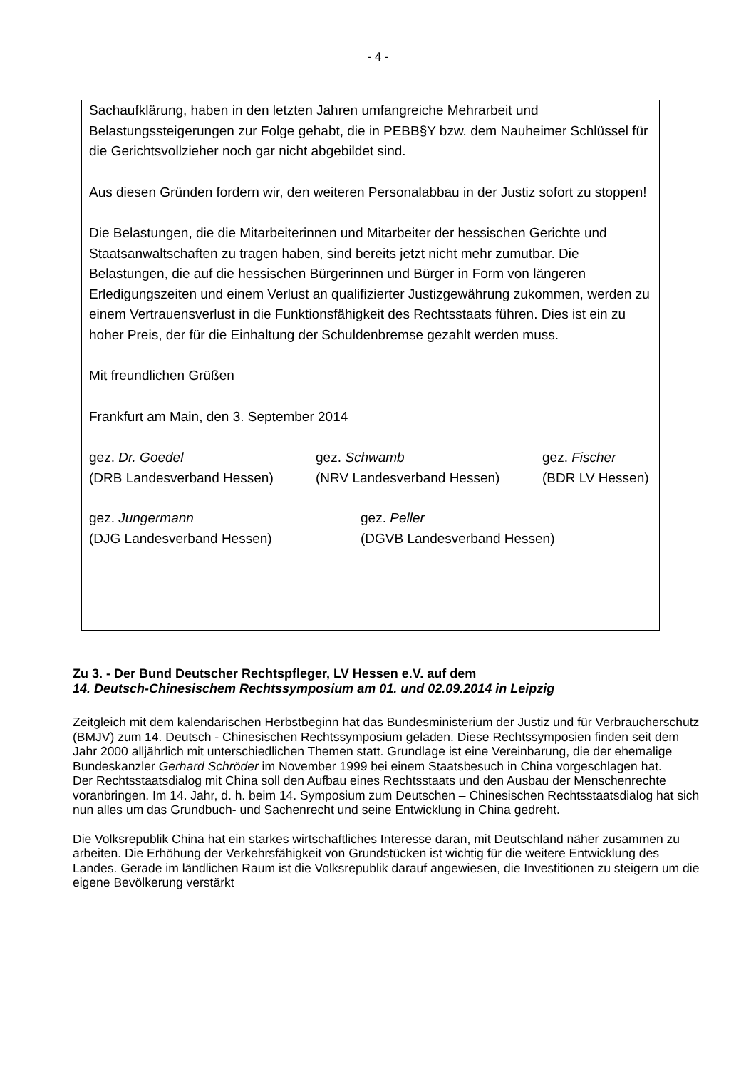- 4 -
Sachaufklärung, haben in den letzten Jahren umfangreiche Mehrarbeit und Belastungssteigerungen zur Folge gehabt, die in PEBB§Y bzw. dem Nauheimer Schlüssel für die Gerichtsvollzieher noch gar nicht abgebildet sind.
Aus diesen Gründen fordern wir, den weiteren Personalabbau in der Justiz sofort zu stoppen!
Die Belastungen, die die Mitarbeiterinnen und Mitarbeiter der hessischen Gerichte und Staatsanwaltschaften zu tragen haben, sind bereits jetzt nicht mehr zumutbar. Die Belastungen, die auf die hessischen Bürgerinnen und Bürger in Form von längeren Erledigungszeiten und einem Verlust an qualifizierter Justizgewährung zukommen, werden zu einem Vertrauensverlust in die Funktionsfähigkeit des Rechtsstaats führen. Dies ist ein zu hoher Preis, der für die Einhaltung der Schuldenbremse gezahlt werden muss.
Mit freundlichen Grüßen
Frankfurt am Main, den 3. September 2014
gez. Dr. Goedel
(DRB Landesverband Hessen)
gez. Schwamb
(NRV Landesverband Hessen)
gez. Fischer
(BDR LV Hessen)
gez. Jungermann
(DJG Landesverband Hessen)
gez. Peller
(DGVB Landesverband Hessen)
Zu 3. - Der Bund Deutscher Rechtspfleger, LV Hessen e.V. auf dem
14. Deutsch-Chinesischem Rechtssymposium am 01. und 02.09.2014 in Leipzig
Zeitgleich mit dem kalendarischen Herbstbeginn hat das Bundesministerium der Justiz und für Verbraucherschutz (BMJV) zum 14. Deutsch - Chinesischen Rechtssymposium geladen. Diese Rechtssymposien finden seit dem Jahr 2000 alljährlich mit unterschiedlichen Themen statt. Grundlage ist eine Vereinbarung, die der ehemalige Bundeskanzler Gerhard Schröder im November 1999 bei einem Staatsbesuch in China vorgeschlagen hat.
Der Rechtsstaatsdialog mit China soll den Aufbau eines Rechtsstaats und den Ausbau der Menschenrechte voranbringen. Im 14. Jahr, d. h. beim 14. Symposium zum Deutschen – Chinesischen Rechtsstaatsdialog hat sich nun alles um das Grundbuch- und Sachenrecht und seine Entwicklung in China gedreht.
Die Volksrepublik China hat ein starkes wirtschaftliches Interesse daran, mit Deutschland näher zusammen zu arbeiten. Die Erhöhung der Verkehrsfähigkeit von Grundstücken ist wichtig für die weitere Entwicklung des Landes. Gerade im ländlichen Raum ist die Volksrepublik darauf angewiesen, die Investitionen zu steigern um die eigene Bevölkerung verstärkt